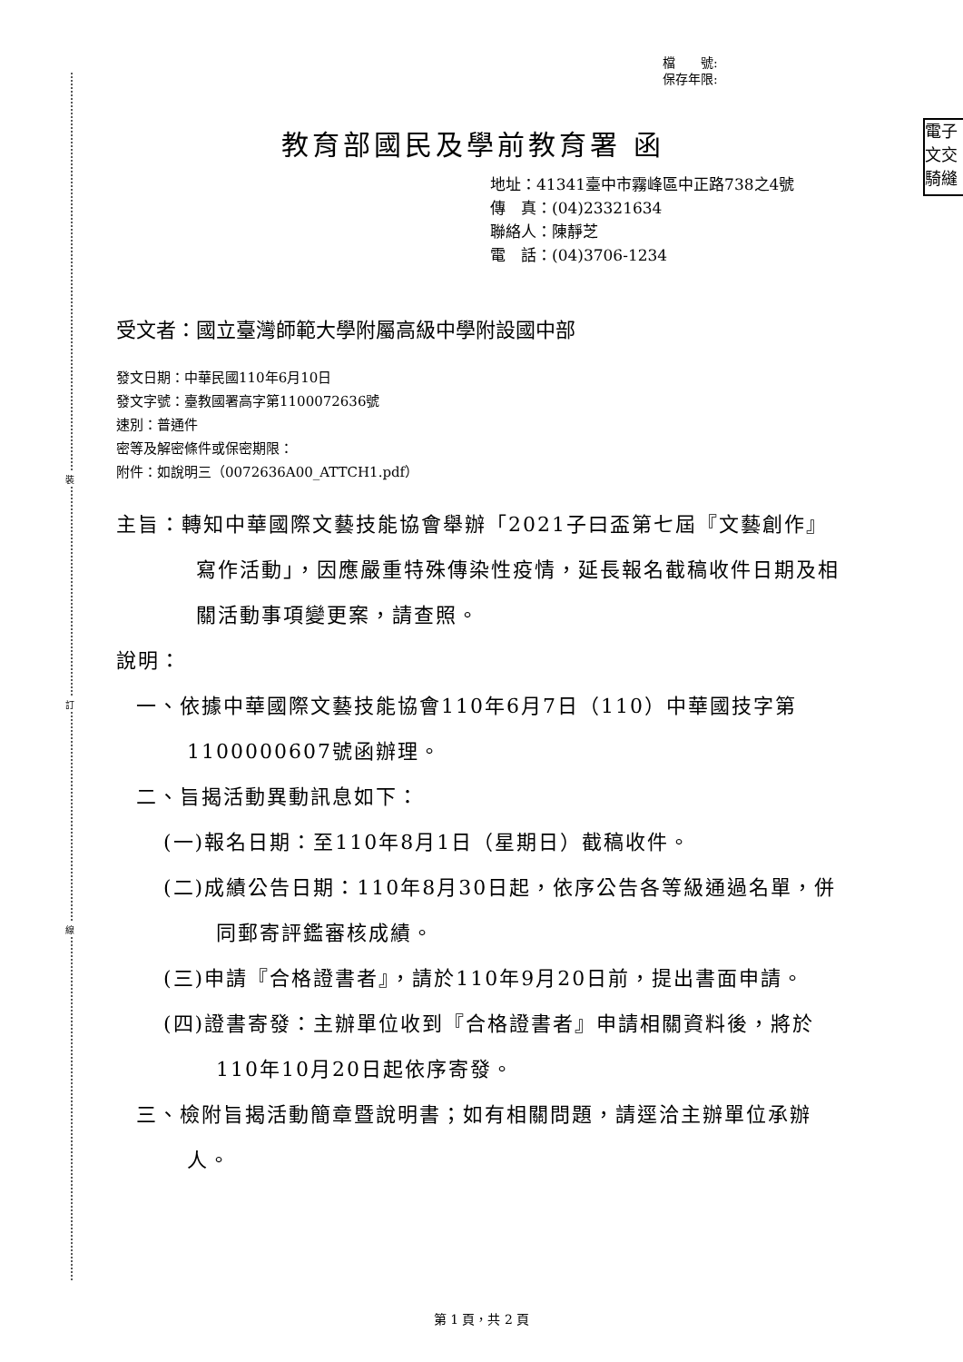裝
訂
線
檔　　號:
保存年限:
電子
文交
騎縫
教育部國民及學前教育署 函
地址：41341臺中市霧峰區中正路738之4號
傳　真：(04)23321634
聯絡人：陳靜芝
電　話：(04)3706-1234
受文者：國立臺灣師範大學附屬高級中學附設國中部
發文日期：中華民國110年6月10日
發文字號：臺教國署高字第1100072636號
速別：普通件
密等及解密條件或保密期限：
附件：如說明三（0072636A00_ATTCH1.pdf）
主旨：轉知中華國際文藝技能協會舉辦「2021子曰盃第七屆『文藝創作』寫作活動」，因應嚴重特殊傳染性疫情，延長報名截稿收件日期及相關活動事項變更案，請查照。
說明：
一、依據中華國際文藝技能協會110年6月7日（110）中華國技字第1100000607號函辦理。
二、旨揭活動異動訊息如下：
(一)報名日期：至110年8月1日（星期日）截稿收件。
(二)成績公告日期：110年8月30日起，依序公告各等級通過名單，併同郵寄評鑑審核成績。
(三)申請『合格證書者』，請於110年9月20日前，提出書面申請。
(四)證書寄發：主辦單位收到『合格證書者』申請相關資料後，將於110年10月20日起依序寄發。
三、檢附旨揭活動簡章暨說明書；如有相關問題，請逕洽主辦單位承辦人。
第 1 頁，共 2 頁